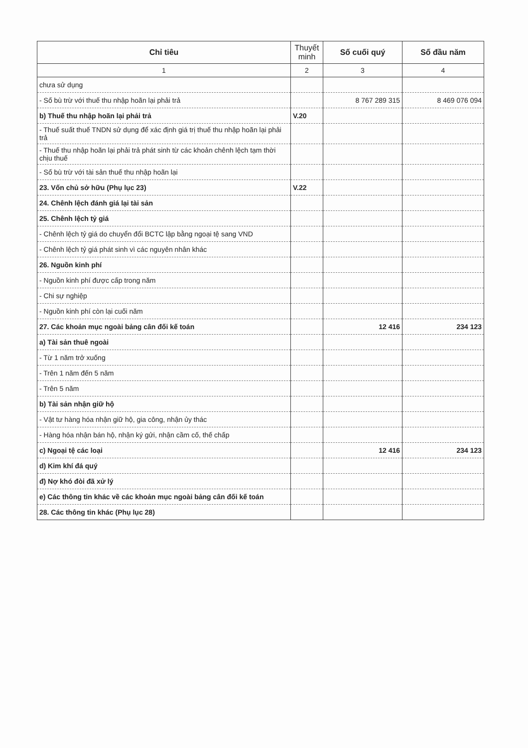| Chỉ tiêu | Thuyết minh | Số cuối quý | Số đầu năm |
| --- | --- | --- | --- |
| 1 | 2 | 3 | 4 |
| chưa sử dụng | | | |
| - Số bù trừ với thuế thu nhập hoãn lại phải trả | | 8 767 289 315 | 8 469 076 094 |
| b) Thuế thu nhập hoãn lại phải trả | V.20 | | |
| - Thuế suất thuế TNDN sử dụng để xác định giá trị thuế thu nhập hoãn lại phải trả | | | |
| - Thuế thu nhập hoãn lại phải trả phát sinh từ các khoản chênh lệch tạm thời chịu thuế | | | |
| - Số bù trừ với tài sản thuế thu nhập hoãn lại | | | |
| 23. Vốn chủ sở hữu (Phụ lục 23) | V.22 | | |
| 24. Chênh lệch đánh giá lại tài sản | | | |
| 25. Chênh lệch tỷ giá | | | |
| - Chênh lệch tỷ giá do chuyển đổi BCTC lập bằng ngoại tệ sang VND | | | |
| - Chênh lệch tỷ giá phát sinh vì các nguyên nhân khác | | | |
| 26. Nguồn kinh phí | | | |
| - Nguồn kinh phí được cấp trong năm | | | |
| - Chi sự nghiệp | | | |
| - Nguồn kinh phí còn lại cuối năm | | | |
| 27. Các khoản mục ngoài bảng cân đối kế toán | | 12 416 | 234 123 |
| a) Tài sản thuê ngoài | | | |
| - Từ 1 năm trở xuống | | | |
| - Trên 1 năm đến 5 năm | | | |
| - Trên 5 năm | | | |
| b) Tài sản nhận giữ hộ | | | |
| - Vật tư hàng hóa nhận giữ hộ, gia công, nhận ủy thác | | | |
| - Hàng hóa nhận bán hộ, nhận ký gửi, nhận cầm cố, thế chấp | | | |
| c) Ngoại tệ các loại | | 12 416 | 234 123 |
| d) Kim khí đá quý | | | |
| đ) Nợ khó đòi đã xử lý | | | |
| e) Các thông tin khác về các khoản mục ngoài bảng cân đối kế toán | | | |
| 28. Các thông tin khác (Phụ lục 28) | | | |